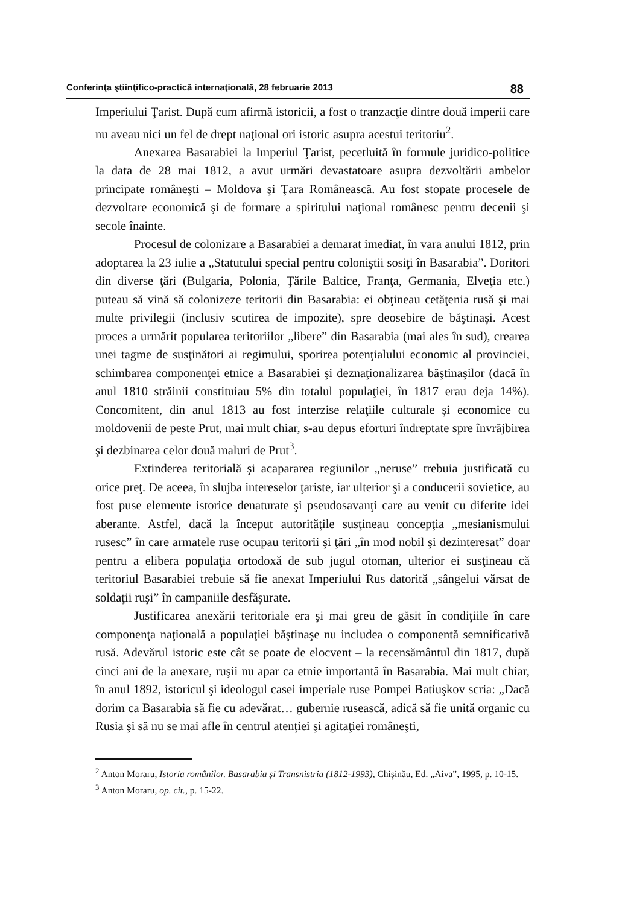Conferinţa ştiinţifico-practică internaţională, 28 februarie 2013 88
Imperiului Ţarist. După cum afirmă istoricii, a fost o tranzacţie dintre două imperii care nu aveau nici un fel de drept naţional ori istoric asupra acestui teritoriu<sup>2</sup>.
Anexarea Basarabiei la Imperiul Ţarist, pecetluită în formule juridico-politice la data de 28 mai 1812, a avut urmări devastatoare asupra dezvoltării ambelor principate româneşti – Moldova şi Ţara Românească. Au fost stopate procesele de dezvoltare economică şi de formare a spiritului naţional românesc pentru decenii şi secole înainte.
Procesul de colonizare a Basarabiei a demarat imediat, în vara anului 1812, prin adoptarea la 23 iulie a „Statutului special pentru coloniştii sosiţi în Basarabia”. Doritori din diverse ţări (Bulgaria, Polonia, Ţările Baltice, Franţa, Germania, Elveţia etc.) puteau să vină să colonizeze teritorii din Basarabia: ei obţineau cetăţenia rusă şi mai multe privilegii (inclusiv scutirea de impozite), spre deosebire de băştinaşi. Acest proces a urmărit popularea teritoriilor „libere” din Basarabia (mai ales în sud), crearea unei tagme de susţinători ai regimului, sporirea potenţialului economic al provinciei, schimbarea componenţei etnice a Basarabiei şi deznaţionalizarea băştinaşilor (dacă în anul 1810 străinii constituiau 5% din totalul populaţiei, în 1817 erau deja 14%). Concomitent, din anul 1813 au fost interzise relaţiile culturale şi economice cu moldovenii de peste Prut, mai mult chiar, s-au depus eforturi îndreptate spre învrăjbirea şi dezbinarea celor două maluri de Prut<sup>3</sup>.
Extinderea teritorială şi acapararea regiunilor „neruse” trebuia justificată cu orice preţ. De aceea, în slujba intereselor ţariste, iar ulterior şi a conducerii sovietice, au fost puse elemente istorice denaturate şi pseudosavanţi care au venit cu diferite idei aberante. Astfel, dacă la început autorităţile susţineau concepţia „mesianismului rusesc” în care armatele ruse ocupau teritorii şi ţări „în mod nobil şi dezinteresat” doar pentru a elibera populaţia ortodoxă de sub jugul otoman, ulterior ei susţineau că teritoriul Basarabiei trebuie să fie anexat Imperiului Rus datorită „sângelui vărsat de soldaţii ruşi” în campaniile desfăşurate.
Justificarea anexării teritoriale era şi mai greu de găsit în condiţiile în care componenţa naţională a populaţiei băştinaşe nu includea o componentă semnificativă rusă. Adevărul istoric este cât se poate de elocvent – la recensământul din 1817, după cinci ani de la anexare, ruşii nu apar ca etnie importantă în Basarabia. Mai mult chiar, în anul 1892, istoricul şi ideologul casei imperiale ruse Pompei Batiuşkov scria: „Dacă dorim ca Basarabia să fie cu adevărat… gubernie rusească, adică să fie unită organic cu Rusia şi să nu se mai afle în centrul atenţiei şi agitaţiei româneşti,
<sup>2</sup> Anton Moraru, Istoria românilor. Basarabia şi Transnistria (1812-1993), Chişinău, Ed. „Aiva”, 1995, p. 10-15.
<sup>3</sup> Anton Moraru, op. cit., p. 15-22.